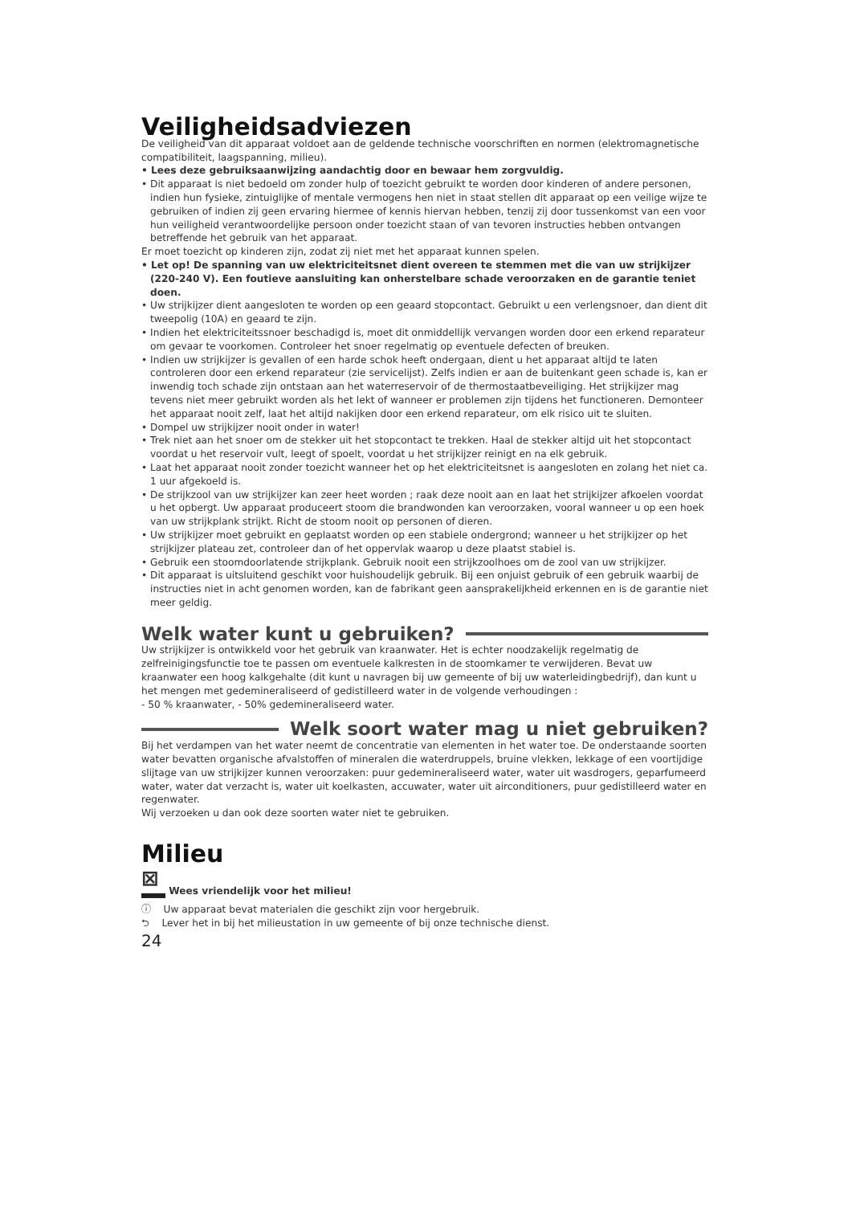Veiligheidsadviezen
De veiligheid van dit apparaat voldoet aan de geldende technische voorschriften en normen (elektromagnetische compatibiliteit, laagspanning, milieu).
• Lees deze gebruiksaanwijzing aandachtig door en bewaar hem zorgvuldig.
• Dit apparaat is niet bedoeld om zonder hulp of toezicht gebruikt te worden door kinderen of andere personen, indien hun fysieke, zintuiglijke of mentale vermogens hen niet in staat stellen dit apparaat op een veilige wijze te gebruiken of indien zij geen ervaring hiermee of kennis hiervan hebben, tenzij zij door tussenkomst van een voor hun veiligheid verantwoordelijke persoon onder toezicht staan of van tevoren instructies hebben ontvangen betreffende het gebruik van het apparaat.
Er moet toezicht op kinderen zijn, zodat zij niet met het apparaat kunnen spelen.
• Let op! De spanning van uw elektriciteitsnet dient overeen te stemmen met die van uw strijkijzer (220-240 V). Een foutieve aansluiting kan onherstelbare schade veroorzaken en de garantie teniet doen.
• Uw strijkijzer dient aangesloten te worden op een geaard stopcontact. Gebruikt u een verlengsnoer, dan dient dit tweepolig (10A) en geaard te zijn.
• Indien het elektriciteitssnoer beschadigd is, moet dit onmiddellijk vervangen worden door een erkend reparateur om gevaar te voorkomen. Controleer het snoer regelmatig op eventuele defecten of breuken.
• Indien uw strijkijzer is gevallen of een harde schok heeft ondergaan, dient u het apparaat altijd te laten controleren door een erkend reparateur (zie servicelijst). Zelfs indien er aan de buitenkant geen schade is, kan er inwendig toch schade zijn ontstaan aan het waterreservoir of de thermostaatbeveiliging. Het strijkijzer mag tevens niet meer gebruikt worden als het lekt of wanneer er problemen zijn tijdens het functioneren. Demonteer het apparaat nooit zelf, laat het altijd nakijken door een erkend reparateur, om elk risico uit te sluiten.
• Dompel uw strijkijzer nooit onder in water!
• Trek niet aan het snoer om de stekker uit het stopcontact te trekken. Haal de stekker altijd uit het stopcontact voordat u het reservoir vult, leegt of spoelt, voordat u het strijkijzer reinigt en na elk gebruik.
• Laat het apparaat nooit zonder toezicht wanneer het op het elektriciteitsnet is aangesloten en zolang het niet ca. 1 uur afgekoeld is.
• De strijkzool van uw strijkijzer kan zeer heet worden ; raak deze nooit aan en laat het strijkijzer afkoelen voordat u het opbergt. Uw apparaat produceert stoom die brandwonden kan veroorzaken, vooral wanneer u op een hoek van uw strijkplank strijkt. Richt de stoom nooit op personen of dieren.
• Uw strijkijzer moet gebruikt en geplaatst worden op een stabiele ondergrond; wanneer u het strijkijzer op het strijkijzer plateau zet, controleer dan of het oppervlak waarop u deze plaatst stabiel is.
• Gebruik een stoomdoorlatende strijkplank. Gebruik nooit een strijkzoolhoes om de zool van uw strijkijzer.
• Dit apparaat is uitsluitend geschikt voor huishoudelijk gebruik. Bij een onjuist gebruik of een gebruik waarbij de instructies niet in acht genomen worden, kan de fabrikant geen aansprakelijkheid erkennen en is de garantie niet meer geldig.
Welk water kunt u gebruiken?
Uw strijkijzer is ontwikkeld voor het gebruik van kraanwater. Het is echter noodzakelijk regelmatig de zelfreinigingsfunctie toe te passen om eventuele kalkresten in de stoomkamer te verwijderen. Bevat uw kraanwater een hoog kalkgehalte (dit kunt u navragen bij uw gemeente of bij uw waterleidingbedrijf), dan kunt u het mengen met gedemineraliseerd of gedistilleerd water in de volgende verhoudingen :
- 50 % kraanwater, - 50% gedemineraliseerd water.
Welk soort water mag u niet gebruiken?
Bij het verdampen van het water neemt de concentratie van elementen in het water toe. De onderstaande soorten water bevatten organische afvalstoffen of mineralen die waterdruppels, bruine vlekken, lekkage of een voortijdige slijtage van uw strijkijzer kunnen veroorzaken: puur gedemineraliseerd water, water uit wasdrogers, geparfumeerd water, water dat verzacht is, water uit koelkasten, accuwater, water uit airconditioners, puur gedistilleerd water en regenwater.
Wij verzoeken u dan ook deze soorten water niet te gebruiken.
Milieu
⊠ Wees vriendelijk voor het milieu!
ⓘ Uw apparaat bevat materialen die geschikt zijn voor hergebruik.
⮌ Lever het in bij het milieustation in uw gemeente of bij onze technische dienst.
24